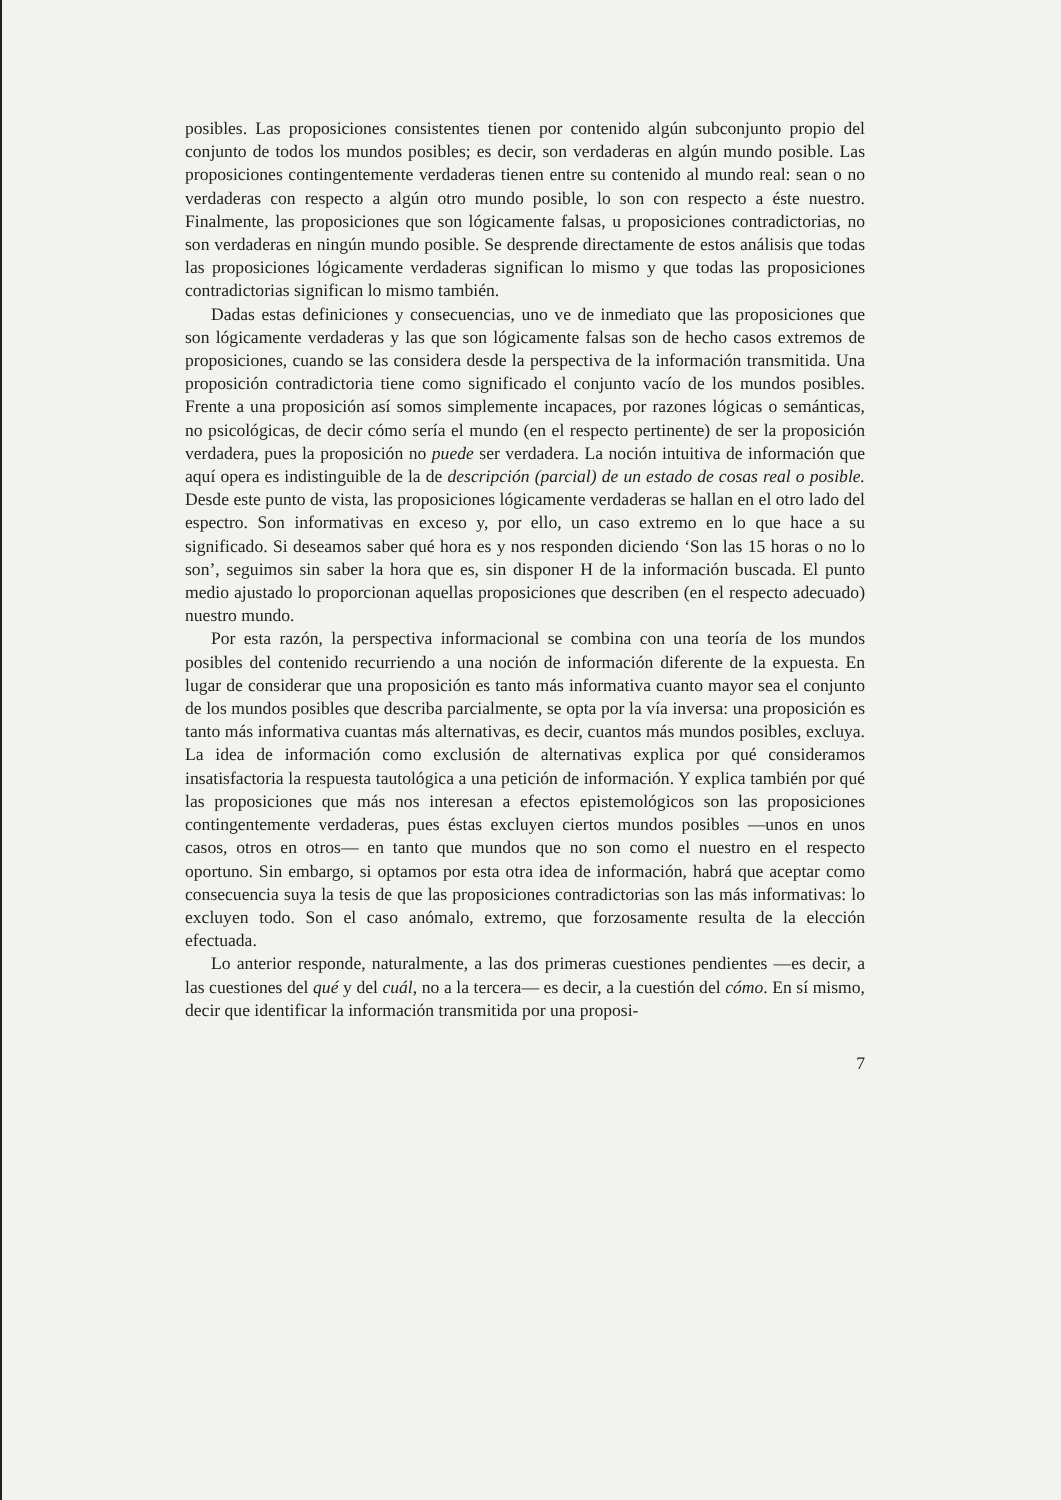posibles. Las proposiciones consistentes tienen por contenido algún subconjunto propio del conjunto de todos los mundos posibles; es decir, son verdaderas en algún mundo posible. Las proposiciones contingentemente verdaderas tienen entre su contenido al mundo real: sean o no verdaderas con respecto a algún otro mundo posible, lo son con respecto a éste nuestro. Finalmente, las proposiciones que son lógicamente falsas, u proposiciones contradictorias, no son verdaderas en ningún mundo posible. Se desprende directamente de estos análisis que todas las proposiciones lógicamente verdaderas significan lo mismo y que todas las proposiciones contradictorias significan lo mismo también.
Dadas estas definiciones y consecuencias, uno ve de inmediato que las proposiciones que son lógicamente verdaderas y las que son lógicamente falsas son de hecho casos extremos de proposiciones, cuando se las considera desde la perspectiva de la información transmitida. Una proposición contradictoria tiene como significado el conjunto vacío de los mundos posibles. Frente a una proposición así somos simplemente incapaces, por razones lógicas o semánticas, no psicológicas, de decir cómo sería el mundo (en el respecto pertinente) de ser la proposición verdadera, pues la proposición no puede ser verdadera. La noción intuitiva de información que aquí opera es indistinguible de la de descripción (parcial) de un estado de cosas real o posible. Desde este punto de vista, las proposiciones lógicamente verdaderas se hallan en el otro lado del espectro. Son informativas en exceso y, por ello, un caso extremo en lo que hace a su significado. Si deseamos saber qué hora es y nos responden diciendo ‘Son las 15 horas o no lo son’, seguimos sin saber la hora que es, sin disponer H de la información buscada. El punto medio ajustado lo proporcionan aquellas proposiciones que describen (en el respecto adecuado) nuestro mundo.
Por esta razón, la perspectiva informacional se combina con una teoría de los mundos posibles del contenido recurriendo a una noción de información diferente de la expuesta. En lugar de considerar que una proposición es tanto más informativa cuanto mayor sea el conjunto de los mundos posibles que describa parcialmente, se opta por la vía inversa: una proposición es tanto más informativa cuantas más alternativas, es decir, cuantos más mundos posibles, excluya. La idea de información como exclusión de alternativas explica por qué consideramos insatisfactoria la respuesta tautológica a una petición de información. Y explica también por qué las proposiciones que más nos interesan a efectos epistemológicos son las proposiciones contingentemente verdaderas, pues éstas excluyen ciertos mundos posibles —unos en unos casos, otros en otros— en tanto que mundos que no son como el nuestro en el respecto oportuno. Sin embargo, si optamos por esta otra idea de información, habrá que aceptar como consecuencia suya la tesis de que las proposiciones contradictorias son las más informativas: lo excluyen todo. Son el caso anómalo, extremo, que forzosamente resulta de la elección efectuada.
Lo anterior responde, naturalmente, a las dos primeras cuestiones pendientes —es decir, a las cuestiones del qué y del cuál, no a la tercera— es decir, a la cuestión del cómo. En sí mismo, decir que identificar la información transmitida por una proposi-
7